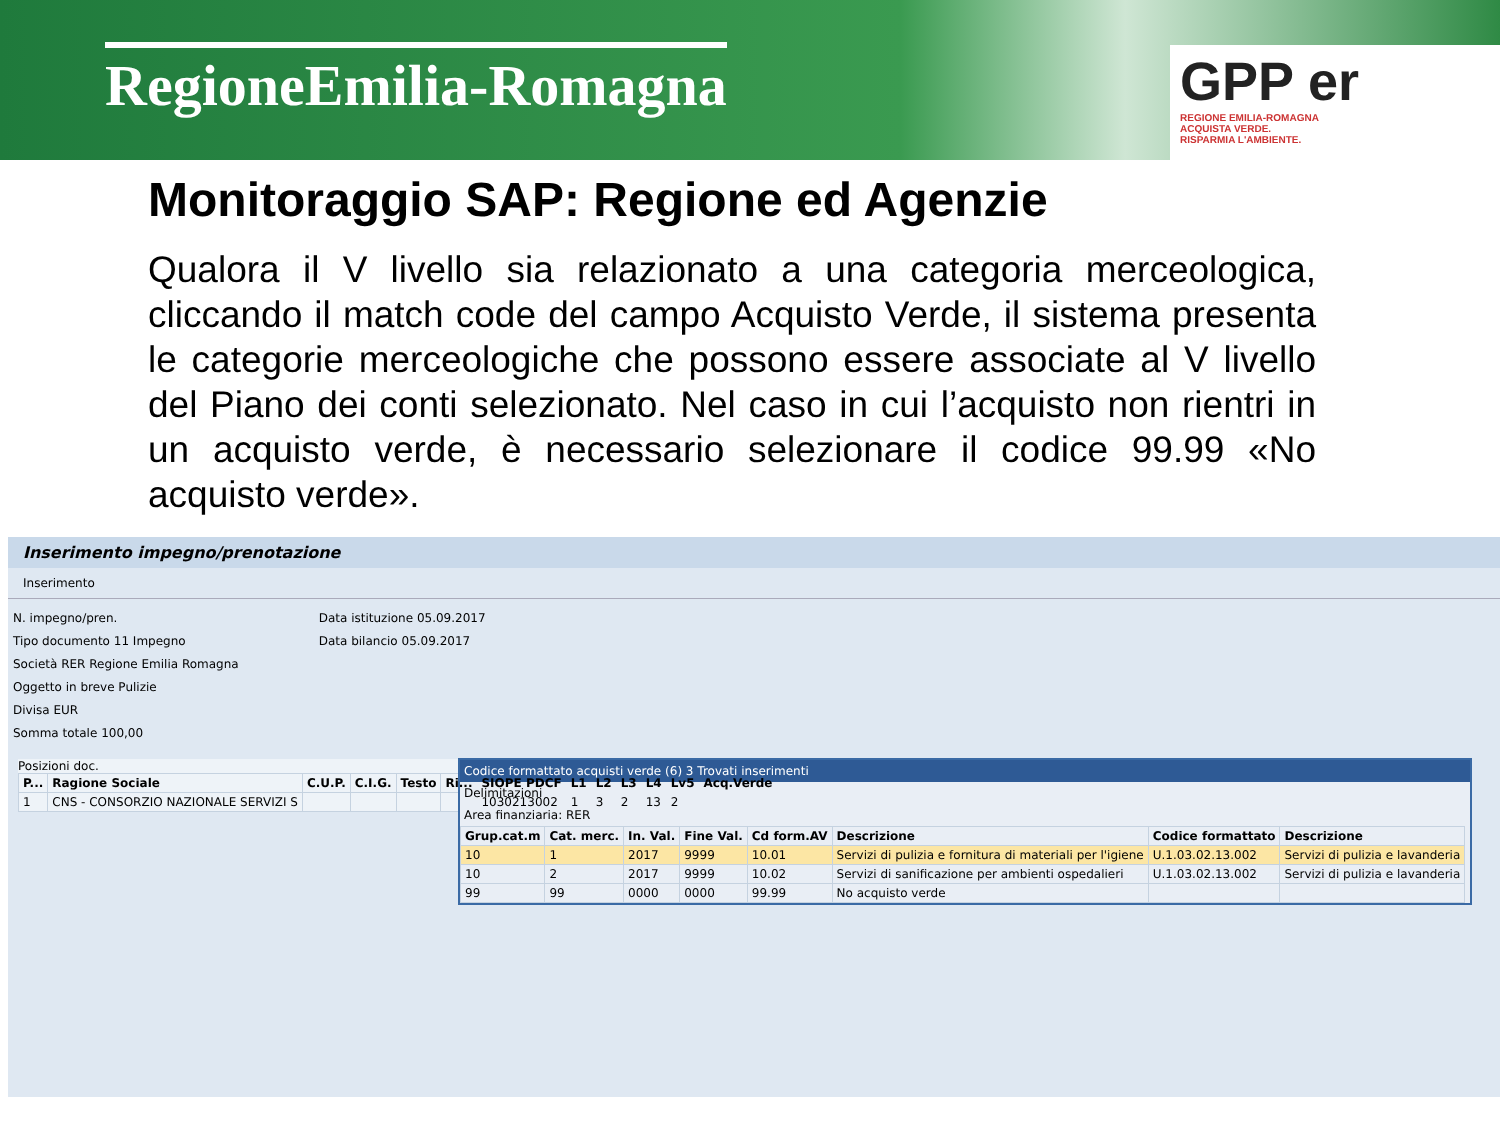RegioneEmilia-Romagna
GPP er
REGIONE EMILIA-ROMAGNA
ACQUISTA VERDE.
RISPARMIA L'AMBIENTE.
Monitoraggio SAP: Regione ed Agenzie
Qualora il V livello sia relazionato a una categoria merceologica, cliccando il match code del campo Acquisto Verde, il sistema presenta le categorie merceologiche che possono essere associate al V livello del Piano dei conti selezionato. Nel caso in cui l’acquisto non rientri in un acquisto verde, è necessario selezionare il codice 99.99 «No acquisto verde».
Inserimento impegno/prenotazione
Inserimento
N. impegno/pren.
Tipo documento 11 Impegno
Società RER Regione Emilia Romagna
Oggetto in breve Pulizie
Divisa EUR
Somma totale 100,00
Data istituzione 05.09.2017
Data bilancio 05.09.2017
Posizioni doc.
| P... | Ragione Sociale | C.U.P. | C.I.G. | Testo | Ri... | SIOPE PDCF | L1 | L2 | L3 | L4 | Lv5 | Acq.Verde |
| --- | --- | --- | --- | --- | --- | --- | --- | --- | --- | --- | --- | --- |
| 1 | CNS - CONSORZIO NAZIONALE SERVIZI S | | | | | 1030213002 | 1 | 3 | 2 | 13 | 2 | |
Codice formattato acquisti verde (6) 3 Trovati inserimenti
Delimitazioni
Area finanziaria: RER
| Grup.cat.m | Cat. merc. | In. Val. | Fine Val. | Cd form.AV | Descrizione | Codice formattato | Descrizione |
| --- | --- | --- | --- | --- | --- | --- | --- |
| 10 | 1 | 2017 | 9999 | 10.01 | Servizi di pulizia e fornitura di materiali per l'igiene | U.1.03.02.13.002 | Servizi di pulizia e lavanderia |
| 10 | 2 | 2017 | 9999 | 10.02 | Servizi di sanificazione per ambienti ospedalieri | U.1.03.02.13.002 | Servizi di pulizia e lavanderia |
| 99 | 99 | 0000 | 0000 | 99.99 | No acquisto verde | | |